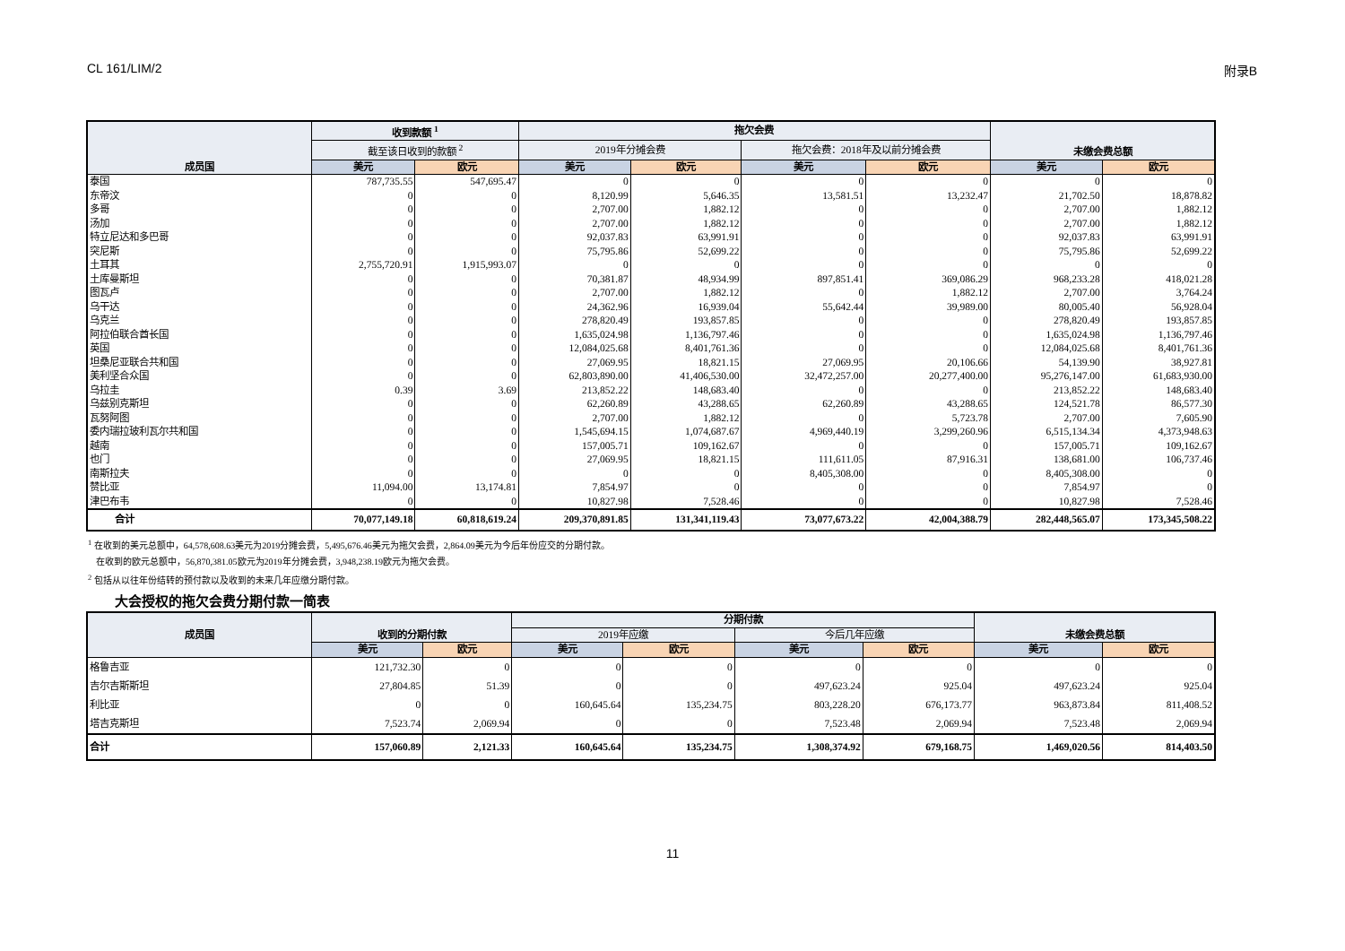CL 161/LIM/2 附录B
| 成员国 | 收到款额 <sup>1</sup> | | 拖欠会费 | | | | 未缴会费总额 | |
| --- | --- | --- | --- | --- | --- | --- | --- | --- |
| | 截至该日收到的款额 <sup>2</sup> | | 2019年分摊会费 | | 拖欠会费：2018年及以前分摊会费 | | | |
| | 美元 | 欧元 | 美元 | 欧元 | 美元 | 欧元 | 美元 | 欧元 |
| 泰国 | 787,735.55 | 547,695.47 | 0 | 0 | 0 | 0 | 0 | 0 |
| 东帝汶 | 0 | 0 | 8,120.99 | 5,646.35 | 13,581.51 | 13,232.47 | 21,702.50 | 18,878.82 |
| 多哥 | 0 | 0 | 2,707.00 | 1,882.12 | 0 | 0 | 2,707.00 | 1,882.12 |
| 汤加 | 0 | 0 | 2,707.00 | 1,882.12 | 0 | 0 | 2,707.00 | 1,882.12 |
| 特立尼达和多巴哥 | 0 | 0 | 92,037.83 | 63,991.91 | 0 | 0 | 92,037.83 | 63,991.91 |
| 突尼斯 | 0 | 0 | 75,795.86 | 52,699.22 | 0 | 0 | 75,795.86 | 52,699.22 |
| 土耳其 | 2,755,720.91 | 1,915,993.07 | 0 | 0 | 0 | 0 | 0 | 0 |
| 土库曼斯坦 | 0 | 0 | 70,381.87 | 48,934.99 | 897,851.41 | 369,086.29 | 968,233.28 | 418,021.28 |
| 图瓦卢 | 0 | 0 | 2,707.00 | 1,882.12 | 0 | 1,882.12 | 2,707.00 | 3,764.24 |
| 乌干达 | 0 | 0 | 24,362.96 | 16,939.04 | 55,642.44 | 39,989.00 | 80,005.40 | 56,928.04 |
| 乌克兰 | 0 | 0 | 278,820.49 | 193,857.85 | 0 | 0 | 278,820.49 | 193,857.85 |
| 阿拉伯联合酋长国 | 0 | 0 | 1,635,024.98 | 1,136,797.46 | 0 | 0 | 1,635,024.98 | 1,136,797.46 |
| 英国 | 0 | 0 | 12,084,025.68 | 8,401,761.36 | 0 | 0 | 12,084,025.68 | 8,401,761.36 |
| 坦桑尼亚联合共和国 | 0 | 0 | 27,069.95 | 18,821.15 | 27,069.95 | 20,106.66 | 54,139.90 | 38,927.81 |
| 美利坚合众国 | 0 | 0 | 62,803,890.00 | 41,406,530.00 | 32,472,257.00 | 20,277,400.00 | 95,276,147.00 | 61,683,930.00 |
| 乌拉圭 | 0.39 | 3.69 | 213,852.22 | 148,683.40 | 0 | 0 | 213,852.22 | 148,683.40 |
| 乌兹别克斯坦 | 0 | 0 | 62,260.89 | 43,288.65 | 62,260.89 | 43,288.65 | 124,521.78 | 86,577.30 |
| 瓦努阿图 | 0 | 0 | 2,707.00 | 1,882.12 | 0 | 5,723.78 | 2,707.00 | 7,605.90 |
| 委内瑞拉玻利瓦尔共和国 | 0 | 0 | 1,545,694.15 | 1,074,687.67 | 4,969,440.19 | 3,299,260.96 | 6,515,134.34 | 4,373,948.63 |
| 越南 | 0 | 0 | 157,005.71 | 109,162.67 | 0 | 0 | 157,005.71 | 109,162.67 |
| 也门 | 0 | 0 | 27,069.95 | 18,821.15 | 111,611.05 | 87,916.31 | 138,681.00 | 106,737.46 |
| 南斯拉夫 | 0 | 0 | 0 | 0 | 8,405,308.00 | 0 | 8,405,308.00 | 0 |
| 赞比亚 | 11,094.00 | 13,174.81 | 7,854.97 | 0 | 0 | 0 | 7,854.97 | 0 |
| 津巴布韦 | 0 | 0 | 10,827.98 | 7,528.46 | 0 | 0 | 10,827.98 | 7,528.46 |
| 合计 | 70,077,149.18 | 60,818,619.24 | 209,370,891.85 | 131,341,119.43 | 73,077,673.22 | 42,004,388.79 | 282,448,565.07 | 173,345,508.22 |
<sup>1</sup> 在收到的美元总额中，64,578,608.63美元为2019分摊会费，5,495,676.46美元为拖欠会费，2,864.09美元为今后年份应交的分期付款。
在收到的欧元总额中，56,870,381.05欧元为2019年分摊会费，3,948,238.19欧元为拖欠会费。
<sup>2</sup> 包括从以往年份结转的预付款以及收到的未来几年应缴分期付款。
大会授权的拖欠会费分期付款一简表
| 成员国 | 收到的分期付款 | | 分期付款 | | | | 未缴会费总额 | |
| --- | --- | --- | --- | --- | --- | --- | --- | --- |
| | | | 2019年应缴 | | 今后几年应缴 | | | |
| | 美元 | 欧元 | 美元 | 欧元 | 美元 | 欧元 | 美元 | 欧元 |
| 格鲁吉亚 | 121,732.30 | 0 | 0 | 0 | 0 | 0 | 0 | 0 |
| 吉尔吉斯斯坦 | 27,804.85 | 51.39 | 0 | 0 | 497,623.24 | 925.04 | 497,623.24 | 925.04 |
| 利比亚 | 0 | 0 | 160,645.64 | 135,234.75 | 803,228.20 | 676,173.77 | 963,873.84 | 811,408.52 |
| 塔吉克斯坦 | 7,523.74 | 2,069.94 | 0 | 0 | 7,523.48 | 2,069.94 | 7,523.48 | 2,069.94 |
| 合计 | 157,060.89 | 2,121.33 | 160,645.64 | 135,234.75 | 1,308,374.92 | 679,168.75 | 1,469,020.56 | 814,403.50 |
11